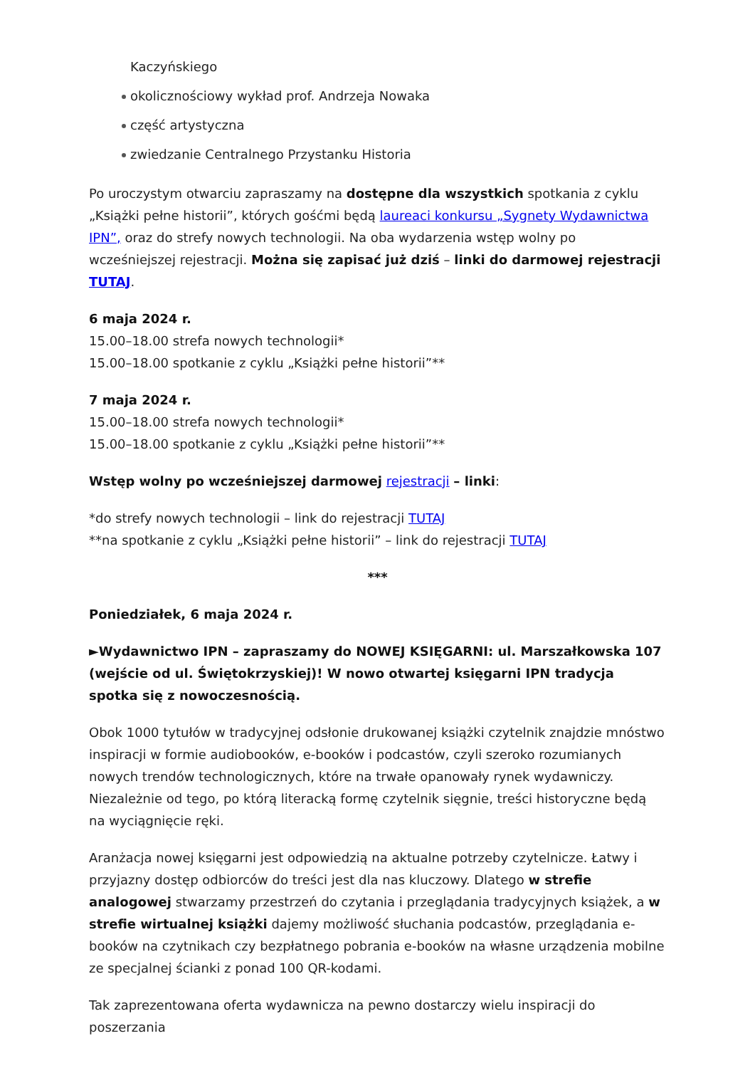Kaczyńskiego
okolicznościowy wykład prof. Andrzeja Nowaka
część artystyczna
zwiedzanie Centralnego Przystanku Historia
Po uroczystym otwarciu zapraszamy na dostępne dla wszystkich spotkania z cyklu „Książki pełne historii”, których gośćmi będą laureaci konkursu „Sygnety Wydawnictwa IPN”, oraz do strefy nowych technologii. Na oba wydarzenia wstęp wolny po wcześniejszej rejestracji. Można się zapisać już dziś – linki do darmowej rejestracji TUTAJ.
6 maja 2024 r.
15.00–18.00 strefa nowych technologii*
15.00–18.00 spotkanie z cyklu „Książki pełne historii”**
7 maja 2024 r.
15.00–18.00 strefa nowych technologii*
15.00–18.00 spotkanie z cyklu „Książki pełne historii”**
Wstęp wolny po wcześniejszej darmowej rejestracji – linki:
*do strefy nowych technologii – link do rejestracji TUTAJ
**na spotkanie z cyklu „Książki pełne historii” – link do rejestracji TUTAJ
***
Poniedziałek, 6 maja 2024 r.
►Wydawnictwo IPN – zapraszamy do NOWEJ KSIĘGARNI: ul. Marszałkowska 107 (wejście od ul. Świętokrzyskiej)! W nowo otwartej księgarni IPN tradycja spotka się z nowoczesnością.
Obok 1000 tytułów w tradycyjnej odsłonie drukowanej książki czytelnik znajdzie mnóstwo inspiracji w formie audiobooków, e-booków i podcastów, czyli szeroko rozumianych nowych trendów technologicznych, które na trwałe opanowały rynek wydawniczy. Niezależnie od tego, po którą literacką formę czytelnik sięgnie, treści historyczne będą na wyciągnięcie ręki.
Aranżacja nowej księgarni jest odpowiedzią na aktualne potrzeby czytelnicze. Łatwy i przyjazny dostęp odbiorców do treści jest dla nas kluczowy. Dlatego w strefie analogowej stwarzamy przestrzeń do czytania i przeglądania tradycyjnych książek, a w strefie wirtualnej książki dajemy możliwość słuchania podcastów, przeglądania e-booków na czytnikach czy bezpłatnego pobrania e-booków na własne urządzenia mobilne ze specjalnej ścianki z ponad 100 QR-kodami.
Tak zaprezentowana oferta wydawnicza na pewno dostarczy wielu inspiracji do poszerzania